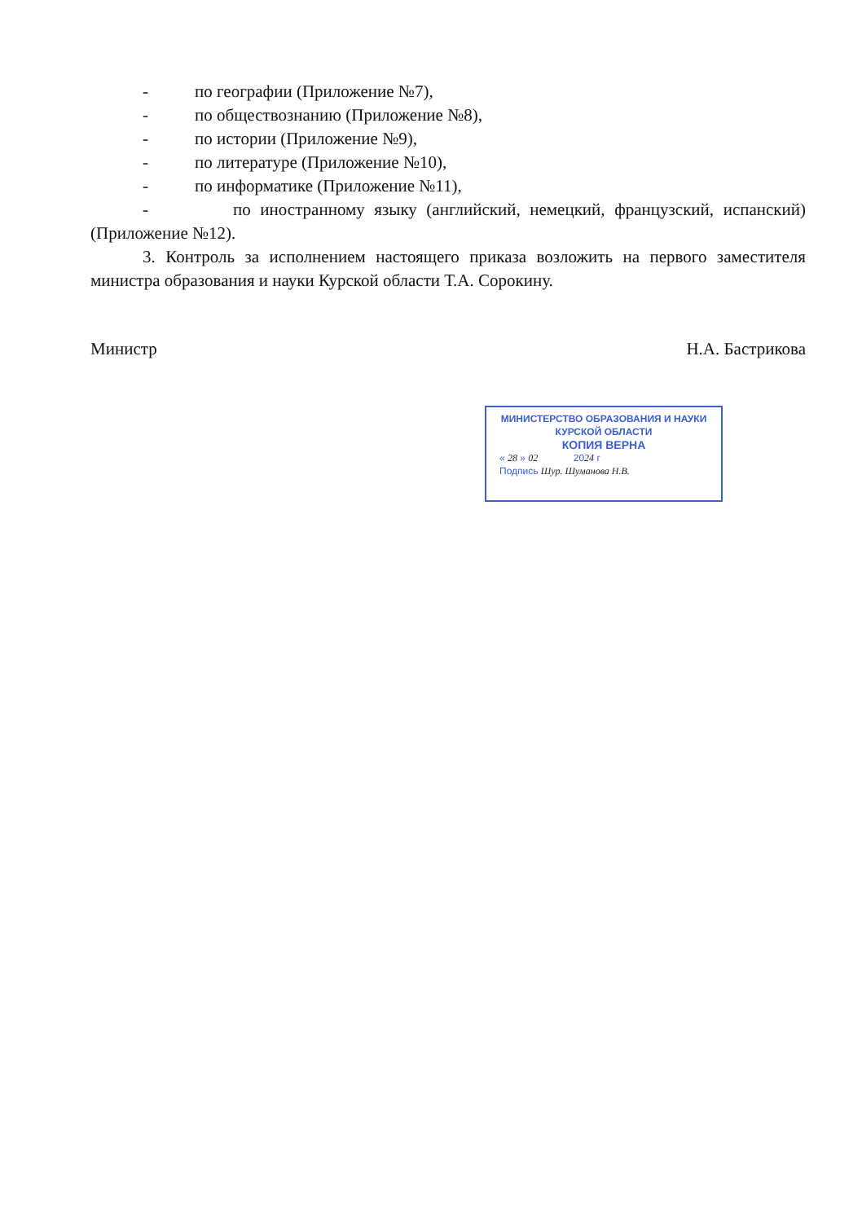- по географии (Приложение №7),
- по обществознанию (Приложение №8),
- по истории (Приложение №9),
- по литературе (Приложение №10),
- по информатике (Приложение №11),
- по иностранному языку (английский, немецкий, французский, испанский) (Приложение №12).
3. Контроль за исполнением настоящего приказа возложить на первого заместителя министра образования и науки Курской области Т.А. Сорокину.
Министр Н.А. Бастрикова
МИНИСТЕРСТВО ОБРАЗОВАНИЯ И НАУКИ
КУРСКОЙ ОБЛАСТИ
КОПИЯ ВЕРНА
« 28 » 02 2024 г
Подпись Шур. Шуманова Н.В.